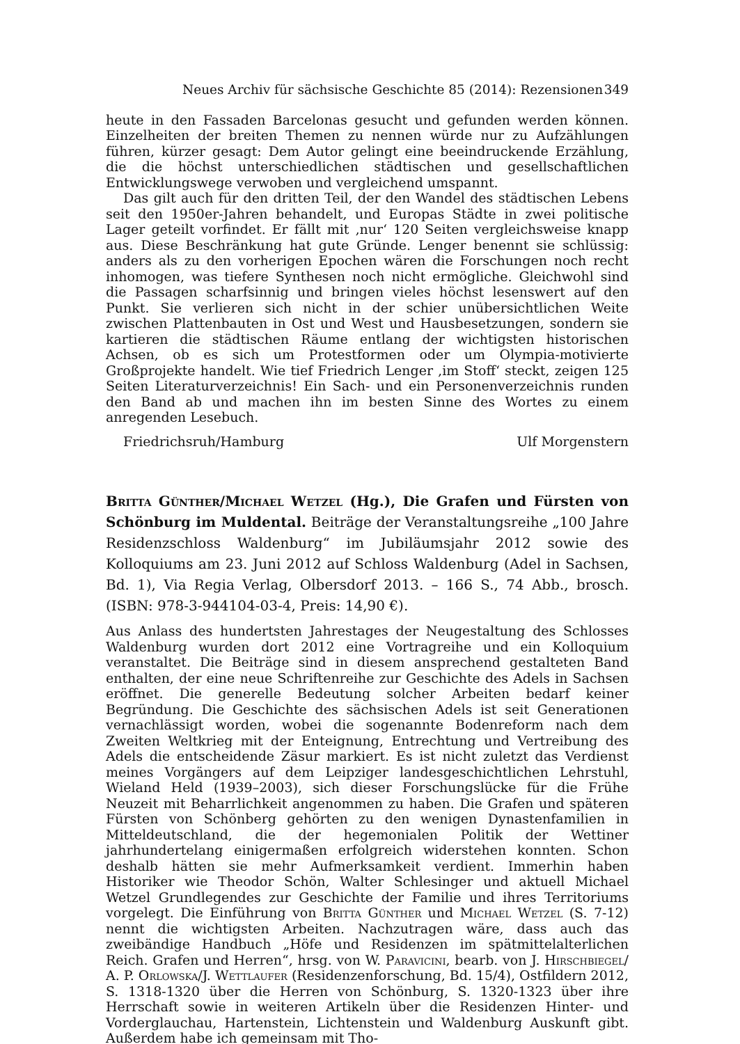Neues Archiv für sächsische Geschichte 85 (2014): Rezensionen 349
heute in den Fassaden Barcelonas gesucht und gefunden werden können. Einzelheiten der breiten Themen zu nennen würde nur zu Aufzählungen führen, kürzer gesagt: Dem Autor gelingt eine beeindruckende Erzählung, die die höchst unterschiedlichen städtischen und gesellschaftlichen Entwicklungswege verwoben und vergleichend umspannt.
Das gilt auch für den dritten Teil, der den Wandel des städtischen Lebens seit den 1950er-Jahren behandelt, und Europas Städte in zwei politische Lager geteilt vorfindet. Er fällt mit ‚nur‘ 120 Seiten vergleichsweise knapp aus. Diese Beschränkung hat gute Gründe. Lenger benennt sie schlüssig: anders als zu den vorherigen Epochen wären die Forschungen noch recht inhomogen, was tiefere Synthesen noch nicht ermögliche. Gleichwohl sind die Passagen scharfsinnig und bringen vieles höchst lesenswert auf den Punkt. Sie verlieren sich nicht in der schier unübersichtlichen Weite zwischen Plattenbauten in Ost und West und Hausbesetzungen, sondern sie kartieren die städtischen Räume entlang der wichtigsten historischen Achsen, ob es sich um Protestformen oder um Olympia-motivierte Großprojekte handelt. Wie tief Friedrich Lenger ‚im Stoff‘ steckt, zeigen 125 Seiten Literaturverzeichnis! Ein Sach- und ein Personenverzeichnis runden den Band ab und machen ihn im besten Sinne des Wortes zu einem anregenden Lesebuch.
Friedrichsruh/Hamburg Ulf Morgenstern
Britta Günther/Michael Wetzel (Hg.), Die Grafen und Fürsten von Schönburg im Muldental. Beiträge der Veranstaltungsreihe „100 Jahre Residenzschloss Waldenburg“ im Jubiläumsjahr 2012 sowie des Kolloquiums am 23. Juni 2012 auf Schloss Waldenburg (Adel in Sachsen, Bd. 1), Via Regia Verlag, Olbersdorf 2013. – 166 S., 74 Abb., brosch. (ISBN: 978-3-944104-03-4, Preis: 14,90 €).
Aus Anlass des hundertsten Jahrestages der Neugestaltung des Schlosses Waldenburg wurden dort 2012 eine Vortragreihe und ein Kolloquium veranstaltet. Die Beiträge sind in diesem ansprechend gestalteten Band enthalten, der eine neue Schriftenreihe zur Geschichte des Adels in Sachsen eröffnet. Die generelle Bedeutung solcher Arbeiten bedarf keiner Begründung. Die Geschichte des sächsischen Adels ist seit Generationen vernachlässigt worden, wobei die sogenannte Bodenreform nach dem Zweiten Weltkrieg mit der Enteignung, Entrechtung und Vertreibung des Adels die entscheidende Zäsur markiert. Es ist nicht zuletzt das Verdienst meines Vorgängers auf dem Leipziger landesgeschichtlichen Lehrstuhl, Wieland Held (1939–2003), sich dieser Forschungslücke für die Frühe Neuzeit mit Beharrlichkeit angenommen zu haben. Die Grafen und späteren Fürsten von Schönberg gehörten zu den wenigen Dynastenfamilien in Mitteldeutschland, die der hegemonialen Politik der Wettiner jahrhundertelang einigermaßen erfolgreich widerstehen konnten. Schon deshalb hätten sie mehr Aufmerksamkeit verdient. Immerhin haben Historiker wie Theodor Schön, Walter Schlesinger und aktuell Michael Wetzel Grundlegendes zur Geschichte der Familie und ihres Territoriums vorgelegt. Die Einführung von Britta Günther und Michael Wetzel (S. 7-12) nennt die wichtigsten Arbeiten. Nachzutragen wäre, dass auch das zweibändige Handbuch „Höfe und Residenzen im spätmittelalterlichen Reich. Grafen und Herren“, hrsg. von W. Paravicini, bearb. von J. Hirschbiegel/ A. P. Orlowska/J. Wettlaufer (Residenzenforschung, Bd. 15/4), Ostfildern 2012, S. 1318-1320 über die Herren von Schönburg, S. 1320-1323 über ihre Herrschaft sowie in weiteren Artikeln über die Residenzen Hinter- und Vorderglauchau, Hartenstein, Lichtenstein und Waldenburg Auskunft gibt. Außerdem habe ich gemeinsam mit Tho-